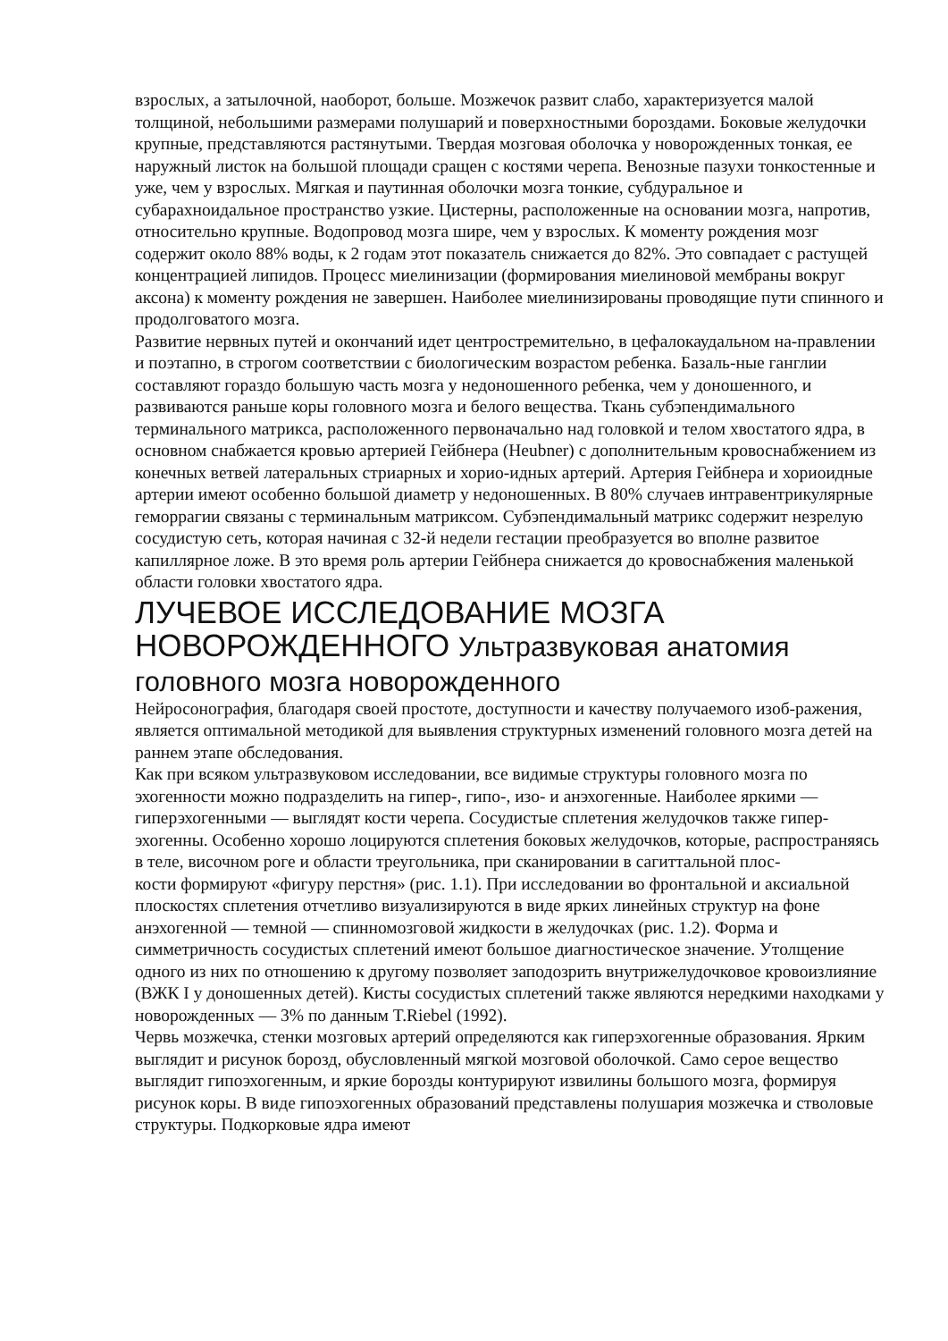взрослых, а затылочной, наоборот, больше. Мозжечок развит слабо, характеризуется малой толщиной, небольшими размерами полушарий и поверхностными бороздами. Боковые желудочки крупные, представляются растянутыми. Твердая мозговая оболочка у новорожденных тонкая, ее наружный листок на большой площади сращен с костями черепа. Венозные пазухи тонкостенные и уже, чем у взрослых. Мягкая и паутинная оболочки мозга тонкие, субдуральное и субарахноидальное пространство узкие. Цистерны, расположенные на основании мозга, напротив, относительно крупные. Водопровод мозга шире, чем у взрослых. К моменту рождения мозг содержит около 88% воды, к 2 годам этот показатель снижается до 82%. Это совпадает с растущей концентрацией липидов. Процесс миелинизации (формирования миелиновой мембраны вокруг аксона) к моменту рождения не завершен. Наиболее миелинизированы проводящие пути спинного и продолговатого мозга.
Развитие нервных путей и окончаний идет центростремительно, в цефалокаудальном на-правлении и поэтапно, в строгом соответствии с биологическим возрастом ребенка. Базаль-ные ганглии составляют гораздо большую часть мозга у недоношенного ребенка, чем у доношенного, и развиваются раньше коры головного мозга и белого вещества. Ткань субэпендимального терминального матрикса, расположенного первоначально над головкой и телом хвостатого ядра, в основном снабжается кровью артерией Гейбнера (Heubner) с дополнительным кровоснабжением из конечных ветвей латеральных стриарных и хорио-идных артерий. Артерия Гейбнера и хориоидные артерии имеют особенно большой диаметр у недоношенных. В 80% случаев интравентрикулярные геморрагии связаны с терминальным матриксом. Субэпендимальный матрикс содержит незрелую сосудистую сеть, которая начиная с 32-й недели гестации преобразуется во вполне развитое капиллярное ложе. В это время роль артерии Гейбнера снижается до кровоснабжения маленькой области головки хвостатого ядра.
ЛУЧЕВОЕ ИССЛЕДОВАНИЕ МОЗГА НОВОРОЖДЕННОГО Ультразвуковая анатомия головного мозга новорожденного
Нейросонография, благодаря своей простоте, доступности и качеству получаемого изоб-ражения, является оптимальной методикой для выявления структурных изменений головного мозга детей на раннем этапе обследования.
Как при всяком ультразвуковом исследовании, все видимые структуры головного мозга по эхогенности можно подразделить на гипер-, гипо-, изо- и анэхогенные. Наиболее яркими — гиперэхогенными — выглядят кости черепа. Сосудистые сплетения желудочков также гипер-эхогенны. Особенно хорошо лоцируются сплетения боковых желудочков, которые, распространяясь в теле, височном роге и области треугольника, при сканировании в сагиттальной плос-
кости формируют «фигуру перстня» (рис. 1.1). При исследовании во фронтальной и аксиальной плоскостях сплетения отчетливо визуализируются в виде ярких линейных структур на фоне анэхогенной — темной — спинномозговой жидкости в желудочках (рис. 1.2). Форма и симметричность сосудистых сплетений имеют большое диагностическое значение. Утолщение одного из них по отношению к другому позволяет заподозрить внутрижелудочковое кровоизлияние (ВЖК I у доношенных детей). Кисты сосудистых сплетений также являются нередкими находками у новорожденных — 3% по данным T.Riebel (1992).
Червь мозжечка, стенки мозговых артерий определяются как гиперэхогенные образования. Ярким выглядит и рисунок борозд, обусловленный мягкой мозговой оболочкой. Само серое вещество выглядит гипоэхогенным, и яркие борозды контурируют извилины большого мозга, формируя рисунок коры. В виде гипоэхогенных образований представлены полушария мозжечка и стволовые структуры. Подкорковые ядра имеют